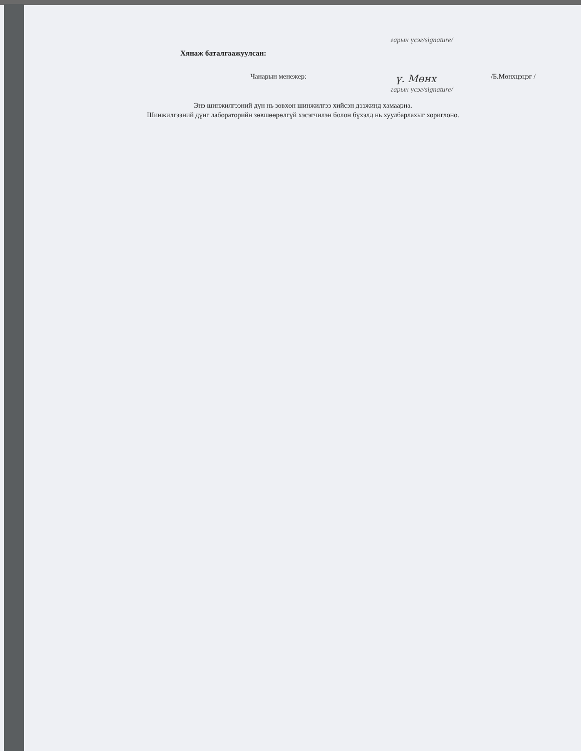гарын үсэг/signature/
Хянаж баталгаажуулсан:
Чанарын менежер:
ү. Мөнх
/Б.Мөнхцэцэг /
гарын үсэг/signature/
Энэ шинжилгээний дүн нь зөвхөн шинжилгээ хийсэн дээжинд хамаарна.
Шинжилгээний дүнг лабораторийн зөвшөөрөлгүй хэсэгчилэн болон бүхэлд нь хуулбарлахыг хориглоно.